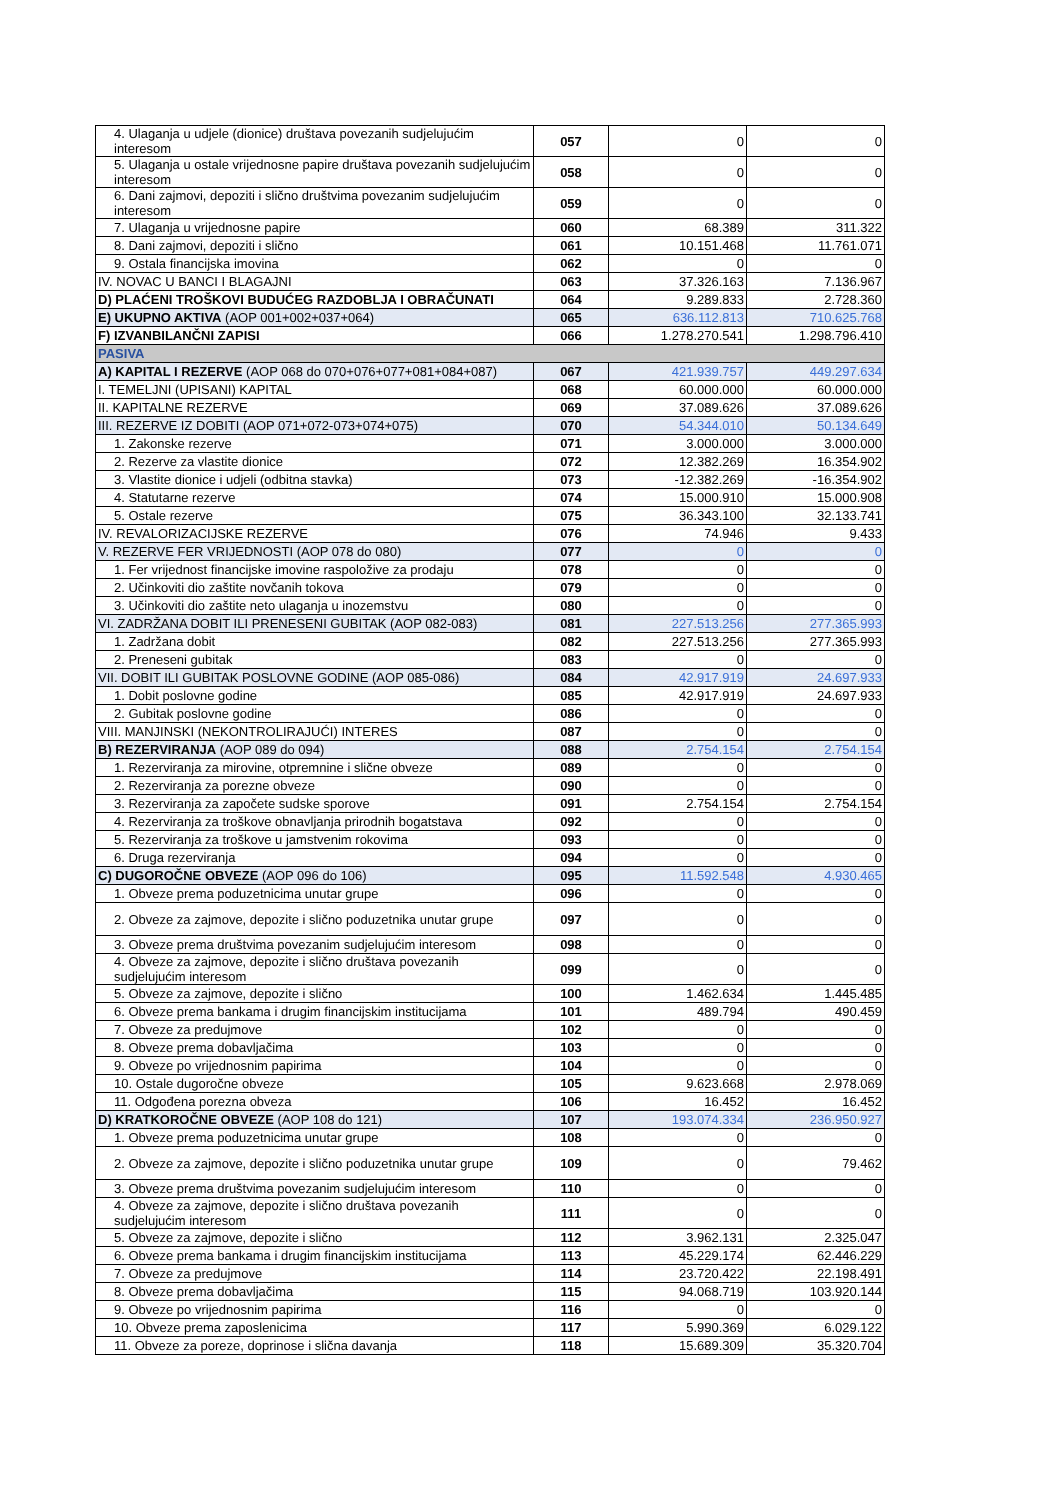| 4. Ulaganja u udjele (dionice) društava povezanih sudjelujućim interesom | 057 | 0 | 0 |
| 5. Ulaganja u ostale vrijednosne papire društava povezanih sudjelujućim interesom | 058 | 0 | 0 |
| 6. Dani zajmovi, depoziti i slično društvima povezanim sudjelujućim interesom | 059 | 0 | 0 |
| 7. Ulaganja u vrijednosne papire | 060 | 68.389 | 311.322 |
| 8. Dani zajmovi, depoziti i slično | 061 | 10.151.468 | 11.761.071 |
| 9. Ostala financijska imovina | 062 | 0 | 0 |
| IV. NOVAC U BANCI I BLAGAJNI | 063 | 37.326.163 | 7.136.967 |
| D) PLAĆENI TROŠKOVI BUDUĆEG RAZDOBLJA I OBRAČUNATI | 064 | 9.289.833 | 2.728.360 |
| E) UKUPNO AKTIVA (AOP 001+002+037+064) | 065 | 636.112.813 | 710.625.768 |
| F) IZVANBILANČNI ZAPISI | 066 | 1.278.270.541 | 1.298.796.410 |
| PASIVA | | | |
| A) KAPITAL I REZERVE (AOP 068 do 070+076+077+081+084+087) | 067 | 421.939.757 | 449.297.634 |
| I. TEMELJNI (UPISANI) KAPITAL | 068 | 60.000.000 | 60.000.000 |
| II. KAPITALNE REZERVE | 069 | 37.089.626 | 37.089.626 |
| III. REZERVE IZ DOBITI (AOP 071+072-073+074+075) | 070 | 54.344.010 | 50.134.649 |
| 1. Zakonske rezerve | 071 | 3.000.000 | 3.000.000 |
| 2. Rezerve za vlastite dionice | 072 | 12.382.269 | 16.354.902 |
| 3. Vlastite dionice i udjeli (odbitna stavka) | 073 | -12.382.269 | -16.354.902 |
| 4. Statutarne rezerve | 074 | 15.000.910 | 15.000.908 |
| 5. Ostale rezerve | 075 | 36.343.100 | 32.133.741 |
| IV. REVALORIZACIJSKE REZERVE | 076 | 74.946 | 9.433 |
| V. REZERVE FER VRIJEDNOSTI (AOP 078 do 080) | 077 | 0 | 0 |
| 1. Fer vrijednost financijske imovine raspoložive za prodaju | 078 | 0 | 0 |
| 2. Učinkoviti dio zaštite novčanih tokova | 079 | 0 | 0 |
| 3. Učinkoviti dio zaštite neto ulaganja u inozemstvu | 080 | 0 | 0 |
| VI. ZADRŽANA DOBIT ILI PRENESENI GUBITAK (AOP 082-083) | 081 | 227.513.256 | 277.365.993 |
| 1. Zadržana dobit | 082 | 227.513.256 | 277.365.993 |
| 2. Preneseni gubitak | 083 | 0 | 0 |
| VII. DOBIT ILI GUBITAK POSLOVNE GODINE (AOP 085-086) | 084 | 42.917.919 | 24.697.933 |
| 1. Dobit poslovne godine | 085 | 42.917.919 | 24.697.933 |
| 2. Gubitak poslovne godine | 086 | 0 | 0 |
| VIII. MANJINSKI (NEKONTROLIRAJUĆI) INTERES | 087 | 0 | 0 |
| B) REZERVIRANJA (AOP 089 do 094) | 088 | 2.754.154 | 2.754.154 |
| 1. Rezerviranja za mirovine, otpremnine i slične obveze | 089 | 0 | 0 |
| 2. Rezerviranja za porezne obveze | 090 | 0 | 0 |
| 3. Rezerviranja za započete sudske sporove | 091 | 2.754.154 | 2.754.154 |
| 4. Rezerviranja za troškove obnavljanja prirodnih bogatstava | 092 | 0 | 0 |
| 5. Rezerviranja za troškove u jamstvenim rokovima | 093 | 0 | 0 |
| 6. Druga rezerviranja | 094 | 0 | 0 |
| C) DUGOROČNE OBVEZE (AOP 096 do 106) | 095 | 11.592.548 | 4.930.465 |
| 1. Obveze prema poduzetnicima unutar grupe | 096 | 0 | 0 |
| 2. Obveze za zajmove, depozite i slično poduzetnika unutar grupe | 097 | 0 | 0 |
| 3. Obveze prema društvima povezanim sudjelujućim interesom | 098 | 0 | 0 |
| 4. Obveze za zajmove, depozite i slično društava povezanih sudjelujućim interesom | 099 | 0 | 0 |
| 5. Obveze za zajmove, depozite i slično | 100 | 1.462.634 | 1.445.485 |
| 6. Obveze prema bankama i drugim financijskim institucijama | 101 | 489.794 | 490.459 |
| 7. Obveze za predujmove | 102 | 0 | 0 |
| 8. Obveze prema dobavljačima | 103 | 0 | 0 |
| 9. Obveze po vrijednosnim papirima | 104 | 0 | 0 |
| 10. Ostale dugoročne obveze | 105 | 9.623.668 | 2.978.069 |
| 11. Odgođena porezna obveza | 106 | 16.452 | 16.452 |
| D) KRATKOROČNE OBVEZE (AOP 108 do 121) | 107 | 193.074.334 | 236.950.927 |
| 1. Obveze prema poduzetnicima unutar grupe | 108 | 0 | 0 |
| 2. Obveze za zajmove, depozite i slično poduzetnika unutar grupe | 109 | 0 | 79.462 |
| 3. Obveze prema društvima povezanim sudjelujućim interesom | 110 | 0 | 0 |
| 4. Obveze za zajmove, depozite i slično društava povezanih sudjelujućim interesom | 111 | 0 | 0 |
| 5. Obveze za zajmove, depozite i slično | 112 | 3.962.131 | 2.325.047 |
| 6. Obveze prema bankama i drugim financijskim institucijama | 113 | 45.229.174 | 62.446.229 |
| 7. Obveze za predujmove | 114 | 23.720.422 | 22.198.491 |
| 8. Obveze prema dobavljačima | 115 | 94.068.719 | 103.920.144 |
| 9. Obveze po vrijednosnim papirima | 116 | 0 | 0 |
| 10. Obveze prema zaposlenicima | 117 | 5.990.369 | 6.029.122 |
| 11. Obveze za poreze, doprinose i slična davanja | 118 | 15.689.309 | 35.320.704 |